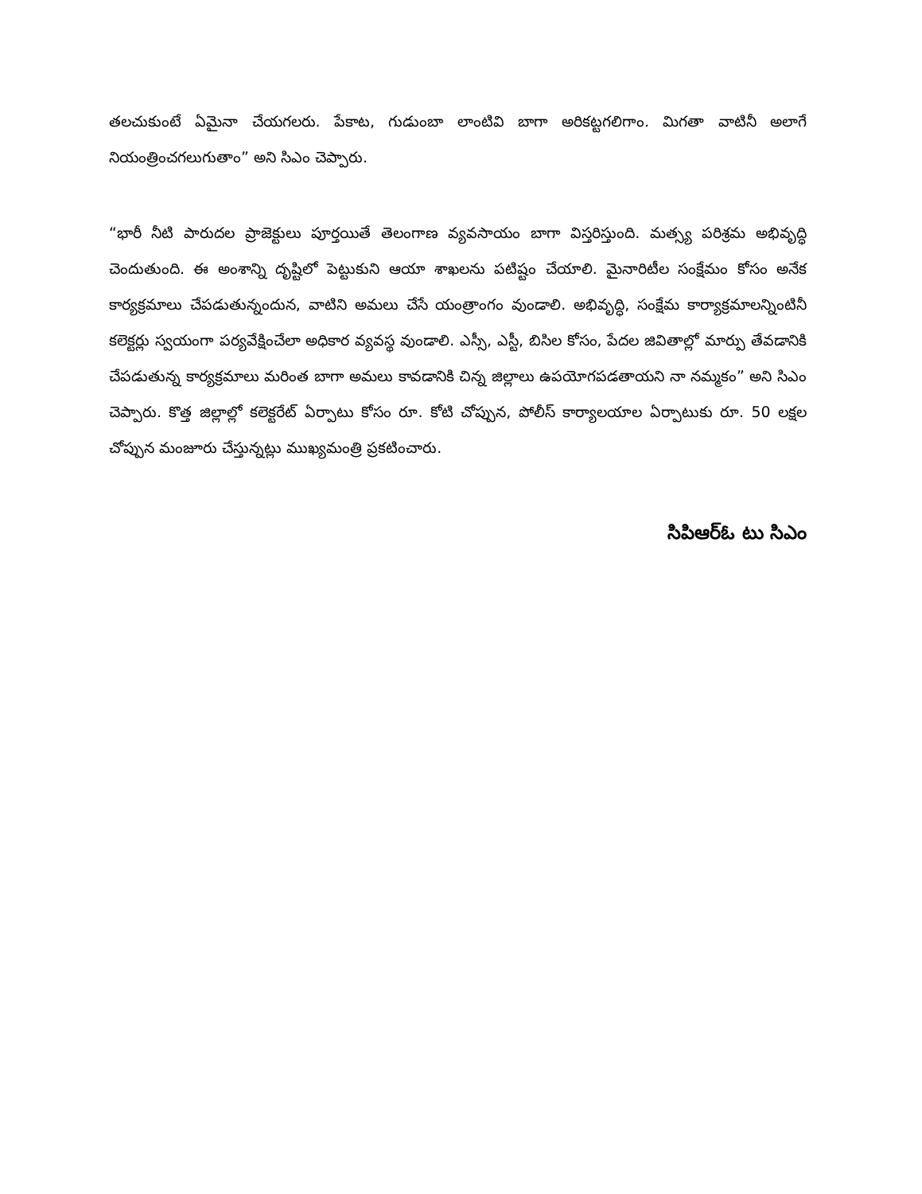తలచుకుంటే ఏమైనా చేయగలరు. పేకాట, గుడుంబా లాంటివి బాగా అరికట్టగలిగాం. మిగతా వాటినీ అలాగే నియంత్రించగలుగుతాం” అని సిఎం చెప్పారు.
“భారీ నీటి పారుదల ప్రాజెక్టులు పూర్తయితే తెలంగాణ వ్యవసాయం బాగా విస్తరిస్తుంది. మత్స్య పరిశ్రమ అభివృద్ధి చెందుతుంది. ఈ అంశాన్ని దృష్టిలో పెట్టుకుని ఆయా శాఖలను పటిష్టం చేయాలి. మైనారిటీల సంక్షేమం కోసం అనేక కార్యక్రమాలు చేపడుతున్నందున, వాటిని అమలు చేసే యంత్రాంగం వుండాలి. అభివృద్ధి, సంక్షేమ కార్యాక్రమాలన్నింటినీ కలెక్టర్లు స్వయంగా పర్యవేక్షించేలా అధికార వ్యవస్థ వుండాలి. ఎస్సీ, ఎస్టీ, బిసిల కోసం, పేదల జివితాల్లో మార్పు తేవడానికి చేపడుతున్న కార్యక్రమాలు మరింత బాగా అమలు కావడానికి చిన్న జిల్లాలు ఉపయోగపడతాయని నా నమ్మకం” అని సిఎం చెప్పారు. కొత్త జిల్లాల్లో కలెక్టరేట్ ఏర్పాటు కోసం రూ. కోటి చోప్పున, పోలీస్ కార్యాలయాల ఏర్పాటుకు రూ. 50 లక్షల చోప్పున మంజూరు చేస్తున్నట్లు ముఖ్యమంత్రి ప్రకటించారు.
సిపిఆర్ఓ టు సిఎం